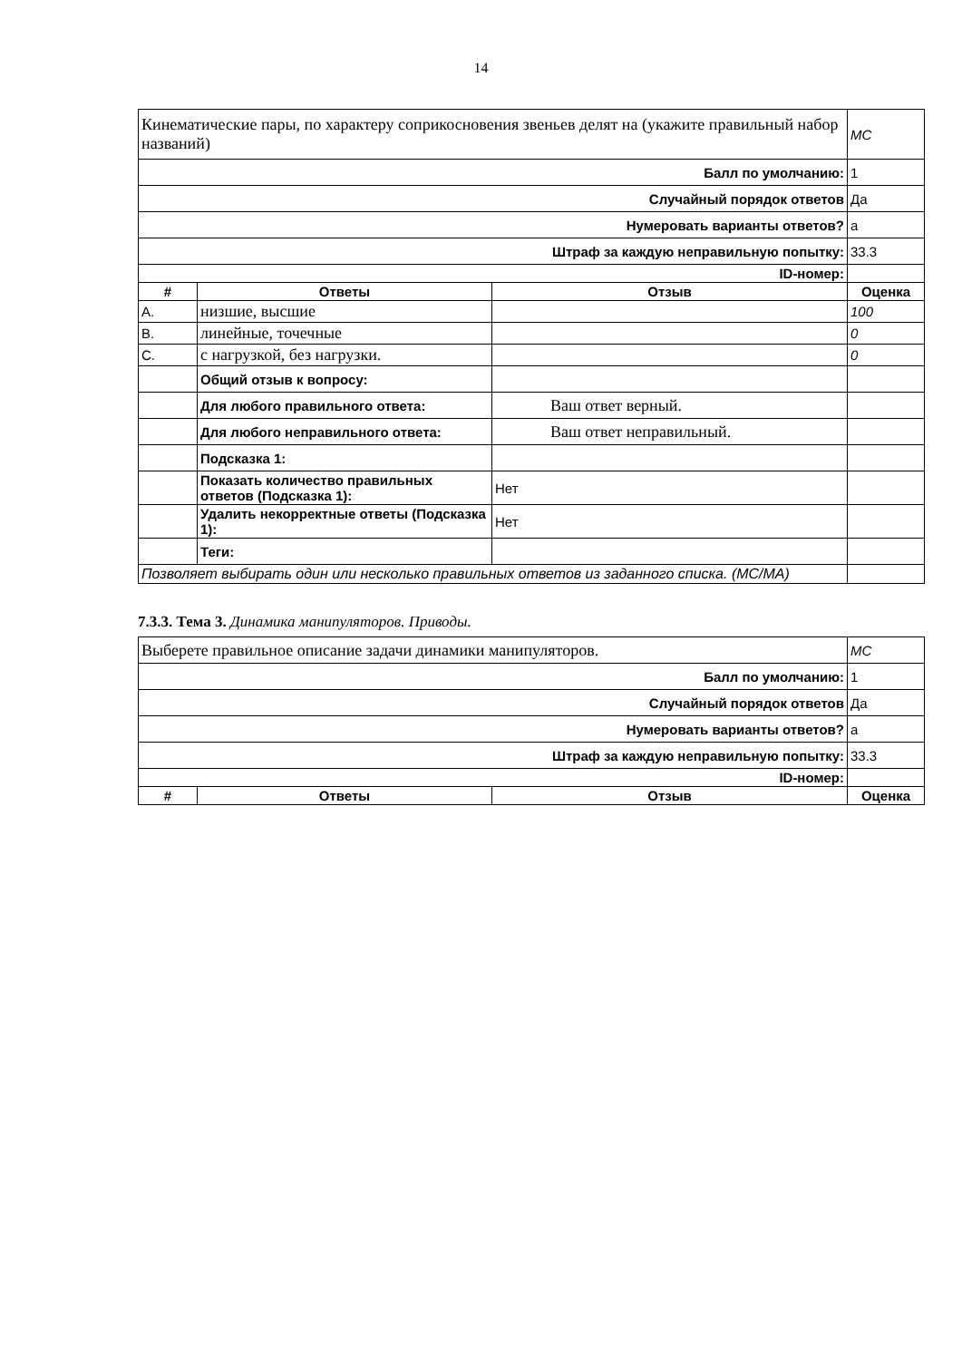14
| Кинематические пары, по характеру соприкосновения звеньев делят на (укажите правильный набор названий) | | | MC |
| Балл по умолчанию: | | | 1 |
| Случайный порядок ответов | | | Да |
| Нумеровать варианты ответов? | | | a |
| Штраф за каждую неправильную попытку: | | | 33.3 |
| ID-номер: | | | |
| # | Ответы | Отзыв | Оценка |
| A. | низшие, высшие | | 100 |
| B. | линейные, точечные | | 0 |
| C. | с нагрузкой, без нагрузки. | | 0 |
| | Общий отзыв к вопросу: | | |
| | Для любого правильного ответа: | Ваш ответ верный. | |
| | Для любого неправильного ответа: | Ваш ответ неправильный. | |
| | Подсказка 1: | | |
| | Показать количество правильных ответов (Подсказка 1): | Нет | |
| | Удалить некорректные ответы (Подсказка 1): | Нет | |
| | Теги: | | |
| Позволяет выбирать один или несколько правильных ответов из заданного списка. (MC/MA) | | | |
7.3.3. Тема 3. Динамика манипуляторов. Приводы.
| Выберете правильное описание задачи динамики манипуляторов. | | | MC |
| Балл по умолчанию: | | | 1 |
| Случайный порядок ответов | | | Да |
| Нумеровать варианты ответов? | | | a |
| Штраф за каждую неправильную попытку: | | | 33.3 |
| ID-номер: | | | |
| # | Ответы | Отзыв | Оценка |